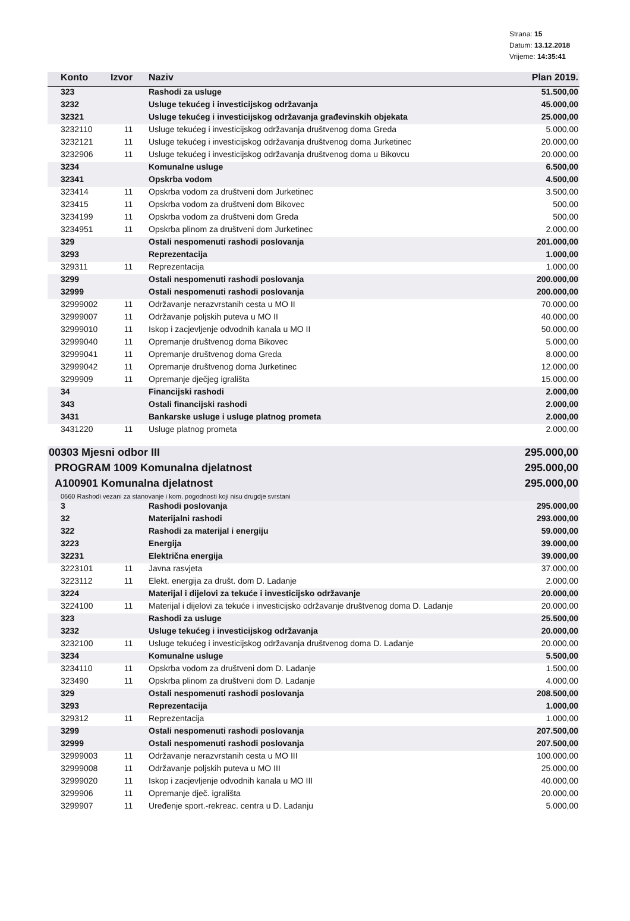Strana: 15
Datum: 13.12.2018
Vrijeme: 14:35:41
| Konto | Izvor | Naziv | Plan 2019. |
| --- | --- | --- | --- |
| 323 | | Rashodi za usluge | 51.500,00 |
| 3232 | | Usluge tekućeg i investicijskog održavanja | 45.000,00 |
| 32321 | | Usluge tekućeg i investicijskog održavanja građevinskih objekata | 25.000,00 |
| 3232110 | 11 | Usluge tekućeg i investicijskog održavanja društvenog doma Greda | 5.000,00 |
| 3232121 | 11 | Usluge tekućeg i investicijskog održavanja društvenog doma Jurketinec | 20.000,00 |
| 3232906 | 11 | Usluge tekućeg i investicijskog održavanja društvenog doma u Bikovcu | 20.000,00 |
| 3234 | | Komunalne usluge | 6.500,00 |
| 32341 | | Opskrba vodom | 4.500,00 |
| 323414 | 11 | Opskrba vodom za društveni dom Jurketinec | 3.500,00 |
| 323415 | 11 | Opskrba vodom za društveni dom Bikovec | 500,00 |
| 3234199 | 11 | Opskrba vodom za društveni dom Greda | 500,00 |
| 3234951 | 11 | Opskrba plinom za društveni dom Jurketinec | 2.000,00 |
| 329 | | Ostali nespomenuti rashodi poslovanja | 201.000,00 |
| 3293 | | Reprezentacija | 1.000,00 |
| 329311 | 11 | Reprezentacija | 1.000,00 |
| 3299 | | Ostali nespomenuti rashodi poslovanja | 200.000,00 |
| 32999 | | Ostali nespomenuti rashodi poslovanja | 200.000,00 |
| 32999002 | 11 | Održavanje nerazvrstanih cesta u MO II | 70.000,00 |
| 32999007 | 11 | Održavanje poljskih puteva u MO II | 40.000,00 |
| 32999010 | 11 | Iskop i zacjevljenje odvodnih kanala u MO II | 50.000,00 |
| 32999040 | 11 | Opremanje društvenog doma Bikovec | 5.000,00 |
| 32999041 | 11 | Opremanje društvenog doma Greda | 8.000,00 |
| 32999042 | 11 | Opremanje društvenog doma Jurketinec | 12.000,00 |
| 3299909 | 11 | Opremanje dječjeg igrališta | 15.000,00 |
| 34 | | Financijski rashodi | 2.000,00 |
| 343 | | Ostali financijski rashodi | 2.000,00 |
| 3431 | | Bankarske usluge i usluge platnog prometa | 2.000,00 |
| 3431220 | 11 | Usluge platnog prometa | 2.000,00 |
| 00303 Mjesni odbor III | | | 295.000,00 |
| PROGRAM 1009 Komunalna djelatnost | | | 295.000,00 |
| A100901 Komunalna djelatnost | | | 295.000,00 |
| 0660 Rashodi vezani za stanovanje i kom. pogodnosti koji nisu drugdje svrstani | | | |
| 3 | | Rashodi poslovanja | 295.000,00 |
| 32 | | Materijalni rashodi | 293.000,00 |
| 322 | | Rashodi za materijal i energiju | 59.000,00 |
| 3223 | | Energija | 39.000,00 |
| 32231 | | Električna energija | 39.000,00 |
| 3223101 | 11 | Javna rasvjeta | 37.000,00 |
| 3223112 | 11 | Elekt. energija za društ. dom D. Ladanje | 2.000,00 |
| 3224 | | Materijal i dijelovi za tekuće i investicijsko održavanje | 20.000,00 |
| 3224100 | 11 | Materijal i dijelovi za tekuće i investicijsko održavanje društvenog doma D. Ladanje | 20.000,00 |
| 323 | | Rashodi za usluge | 25.500,00 |
| 3232 | | Usluge tekućeg i investicijskog održavanja | 20.000,00 |
| 3232100 | 11 | Usluge tekućeg i investicijskog održavanja društvenog doma D. Ladanje | 20.000,00 |
| 3234 | | Komunalne usluge | 5.500,00 |
| 3234110 | 11 | Opskrba vodom za društveni dom D. Ladanje | 1.500,00 |
| 323490 | 11 | Opskrba plinom za društveni dom D. Ladanje | 4.000,00 |
| 329 | | Ostali nespomenuti rashodi poslovanja | 208.500,00 |
| 3293 | | Reprezentacija | 1.000,00 |
| 329312 | 11 | Reprezentacija | 1.000,00 |
| 3299 | | Ostali nespomenuti rashodi poslovanja | 207.500,00 |
| 32999 | | Ostali nespomenuti rashodi poslovanja | 207.500,00 |
| 32999003 | 11 | Održavanje nerazvrstanih cesta u MO III | 100.000,00 |
| 32999008 | 11 | Održavanje poljskih puteva u MO III | 25.000,00 |
| 32999020 | 11 | Iskop i zacjevljenje odvodnih kanala u MO III | 40.000,00 |
| 3299906 | 11 | Opremanje dječ. igrališta | 20.000,00 |
| 3299907 | 11 | Uređenje sport.-rekreac. centra u D. Ladanju | 5.000,00 |